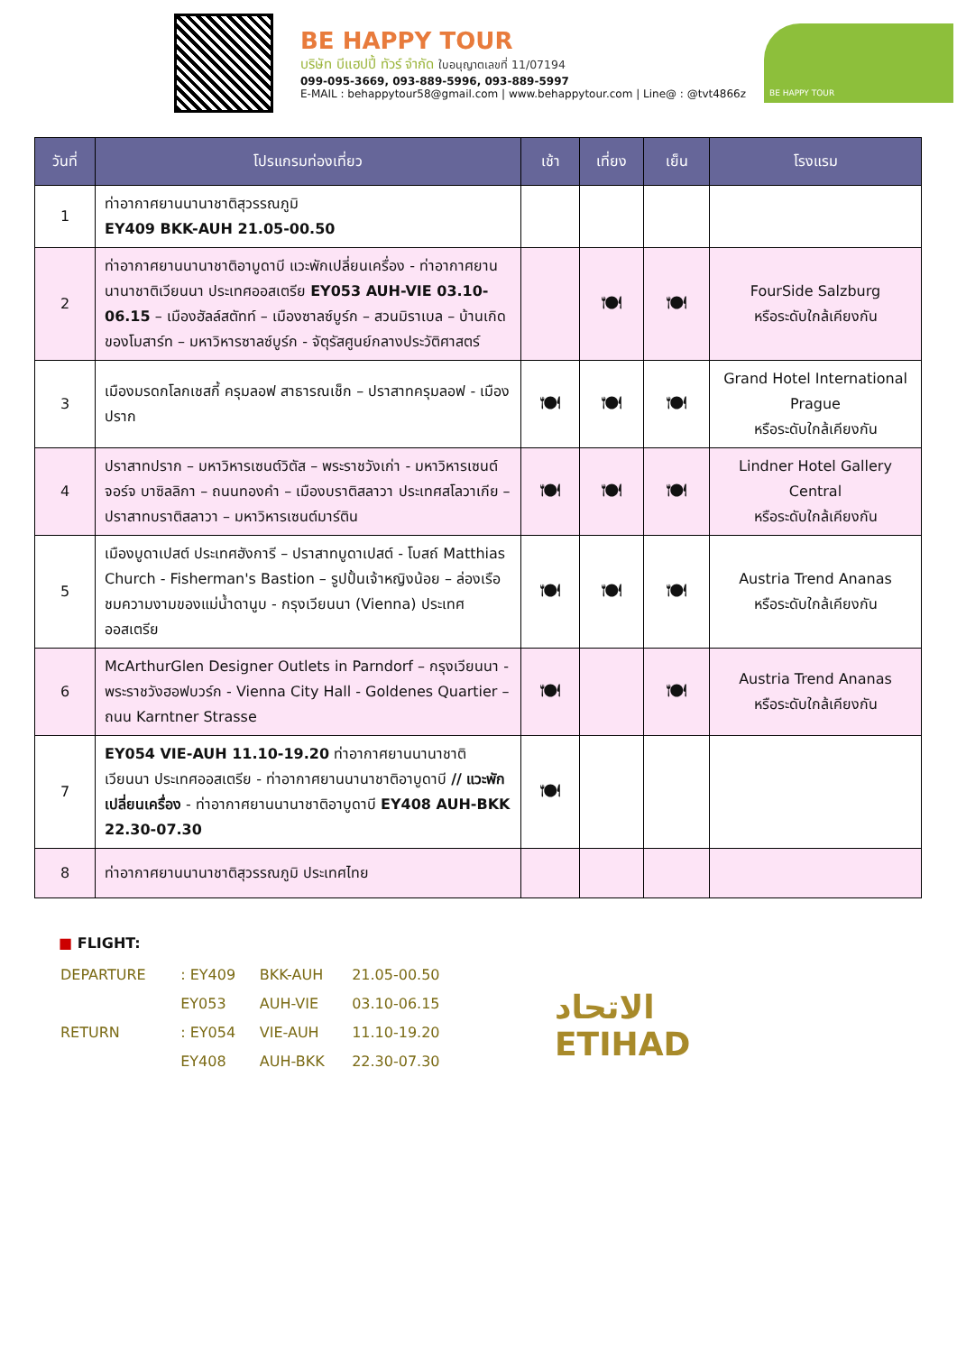BE HAPPY TOUR
บริษัท บีแฮปปี้ ทัวร์ จำกัด ใบอนุญาตเลขที่ 11/07194
099-095-3669, 093-889-5996, 093-889-5997
E-MAIL : behappytour58@gmail.com | www.behappytour.com | Line@ : @tvt4866z
BE HAPPY TOUR
| วันที่ | โปรแกรมท่องเที่ยว | เช้า | เที่ยง | เย็น | โรงแรม |
| --- | --- | --- | --- | --- | --- |
| 1 | ท่าอากาศยานนานาชาติสุวรรณภูมิ EY409 BKK-AUH 21.05-00.50 | | | | |
| 2 | ท่าอากาศยานนานาชาติอาบูดาบี แวะพักเปลี่ยนเครื่อง - ท่าอากาศยานนานาชาติเวียนนา ประเทศออสเตรีย EY053 AUH-VIE 03.10-06.15 – เมืองฮัลล์สตัทท์ – เมืองซาลซ์บูร์ก – สวนมิราเบล – บ้านเกิดของโมสาร์ท – มหาวิหารซาลซ์บูร์ก - จัตุรัสศูนย์กลางประวัติศาสตร์ | | 🍽 | 🍽 | FourSide Salzburg หรือระดับใกล้เคียงกัน |
| 3 | เมืองมรดกโลกเชสกี้ ครุมลอฟ สาธารณเช็ก – ปราสาทครุมลอฟ - เมืองปราก | 🍽 | 🍽 | 🍽 | Grand Hotel International Prague หรือระดับใกล้เคียงกัน |
| 4 | ปราสาทปราก – มหาวิหารเซนต์วิตัส – พระราชวังเก่า - มหาวิหารเซนต์จอร์จ บาซิลลิกา – ถนนทองคำ – เมืองบราติสลาวา ประเทศสโลวาเกีย – ปราสาทบราติสลาวา – มหาวิหารเซนต์มาร์ติน | 🍽 | 🍽 | 🍽 | Lindner Hotel Gallery Central หรือระดับใกล้เคียงกัน |
| 5 | เมืองบูดาเปสต์ ประเทศฮังการี – ปราสาทบูดาเปสต์ - โบสถ์ Matthias Church - Fisherman's Bastion – รูปปั้นเจ้าหญิงน้อย – ล่องเรือชมความงามของแม่น้ำดานูบ - กรุงเวียนนา (Vienna) ประเทศออสเตรีย | 🍽 | 🍽 | 🍽 | Austria Trend Ananas หรือระดับใกล้เคียงกัน |
| 6 | McArthurGlen Designer Outlets in Parndorf – กรุงเวียนนา - พระราชวังฮอฟบวร์ก - Vienna City Hall - Goldenes Quartier – ถนน Karntner Strasse | 🍽 | | 🍽 | Austria Trend Ananas หรือระดับใกล้เคียงกัน |
| 7 | EY054 VIE-AUH 11.10-19.20 ท่าอากาศยานนานาชาติเวียนนา ประเทศออสเตรีย - ท่าอากาศยานนานาชาติอาบูดาบี // แวะพักเปลี่ยนเครื่อง - ท่าอากาศยานนานาชาติอาบูดาบี EY408 AUH-BKK 22.30-07.30 | 🍽 | | | |
| 8 | ท่าอากาศยานนานาชาติสุวรรณภูมิ ประเทศไทย | | | | |
■ FLIGHT:
| DEPARTURE | : EY409 | BKK-AUH | 21.05-00.50 |
| | EY053 | AUH-VIE | 03.10-06.15 |
| RETURN | : EY054 | VIE-AUH | 11.10-19.20 |
| | EY408 | AUH-BKK | 22.30-07.30 |
الاتحاد
ETIHAD